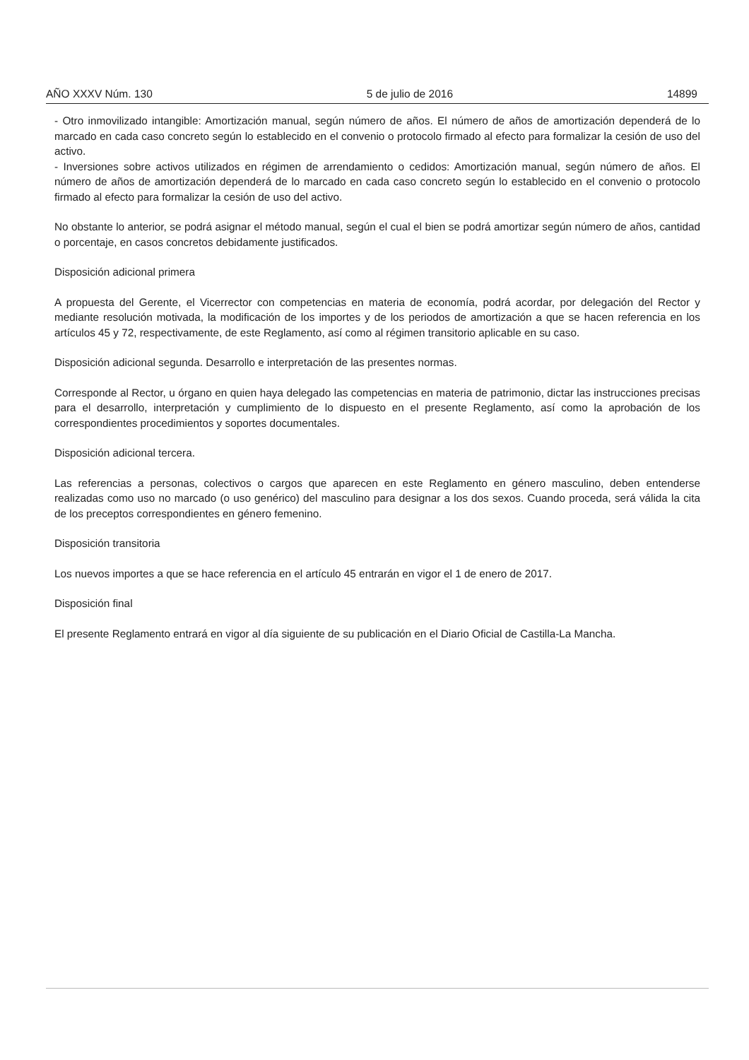AÑO XXXV Núm. 130 5 de julio de 2016 14899
- Otro inmovilizado intangible: Amortización manual, según número de años. El número de años de amortización dependerá de lo marcado en cada caso concreto según lo establecido en el convenio o protocolo firmado al efecto para formalizar la cesión de uso del activo.
- Inversiones sobre activos utilizados en régimen de arrendamiento o cedidos: Amortización manual, según número de años. El número de años de amortización dependerá de lo marcado en cada caso concreto según lo establecido en el convenio o protocolo firmado al efecto para formalizar la cesión de uso del activo.
No obstante lo anterior, se podrá asignar el método manual, según el cual el bien se podrá amortizar según número de años, cantidad o porcentaje, en casos concretos debidamente justificados.
Disposición adicional primera
A propuesta del Gerente, el Vicerrector con competencias en materia de economía, podrá acordar, por delegación del Rector y mediante resolución motivada, la modificación de los importes y de los periodos de amortización a que se hacen referencia en los artículos 45 y 72, respectivamente, de este Reglamento, así como al régimen transitorio aplicable en su caso.
Disposición adicional segunda. Desarrollo e interpretación de las presentes normas.
Corresponde al Rector, u órgano en quien haya delegado las competencias en materia de patrimonio, dictar las instrucciones precisas para el desarrollo, interpretación y cumplimiento de lo dispuesto en el presente Reglamento, así como la aprobación de los correspondientes procedimientos y soportes documentales.
Disposición adicional tercera.
Las referencias a personas, colectivos o cargos que aparecen en este Reglamento en género masculino, deben entenderse realizadas como uso no marcado (o uso genérico) del masculino para designar a los dos sexos. Cuando proceda, será válida la cita de los preceptos correspondientes en género femenino.
Disposición transitoria
Los nuevos importes a que se hace referencia en el artículo 45 entrarán en vigor el 1 de enero de 2017.
Disposición final
El presente Reglamento entrará en vigor al día siguiente de su publicación en el Diario Oficial de Castilla-La Mancha.